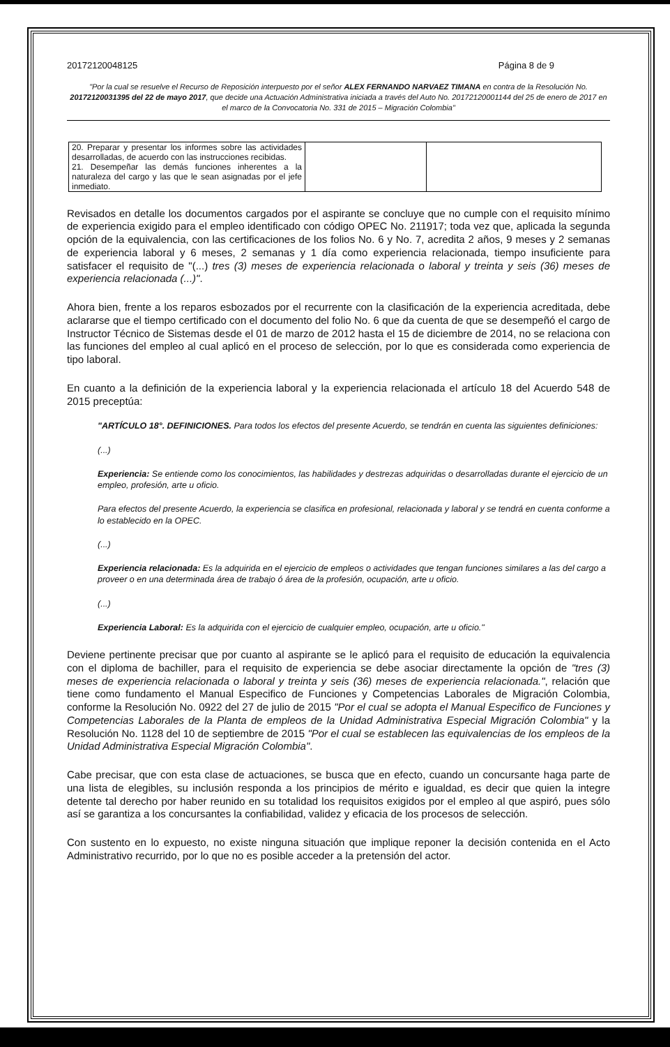20172120048125 Página 8 de 9
"Por la cual se resuelve el Recurso de Reposición interpuesto por el señor ALEX FERNANDO NARVAEZ TIMANA en contra de la Resolución No. 20172120031395 del 22 de mayo 2017, que decide una Actuación Administrativa iniciada a través del Auto No. 20172120001144 del 25 de enero de 2017 en el marco de la Convocatoria No. 331 de 2015 – Migración Colombia"
| 20. Preparar y presentar los informes sobre las actividades desarrolladas, de acuerdo con las instrucciones recibidas. 21. Desempeñar las demás funciones inherentes a la naturaleza del cargo y las que le sean asignadas por el jefe inmediato. | | |
Revisados en detalle los documentos cargados por el aspirante se concluye que no cumple con el requisito mínimo de experiencia exigido para el empleo identificado con código OPEC No. 211917; toda vez que, aplicada la segunda opción de la equivalencia, con las certificaciones de los folios No. 6 y No. 7, acredita 2 años, 9 meses y 2 semanas de experiencia laboral y 6 meses, 2 semanas y 1 día como experiencia relacionada, tiempo insuficiente para satisfacer el requisito de "(...) tres (3) meses de experiencia relacionada o laboral y treinta y seis (36) meses de experiencia relacionada (...)".
Ahora bien, frente a los reparos esbozados por el recurrente con la clasificación de la experiencia acreditada, debe aclararse que el tiempo certificado con el documento del folio No. 6 que da cuenta de que se desempeñó el cargo de Instructor Técnico de Sistemas desde el 01 de marzo de 2012 hasta el 15 de diciembre de 2014, no se relaciona con las funciones del empleo al cual aplicó en el proceso de selección, por lo que es considerada como experiencia de tipo laboral.
En cuanto a la definición de la experiencia laboral y la experiencia relacionada el artículo 18 del Acuerdo 548 de 2015 preceptúa:
"ARTÍCULO 18°. DEFINICIONES. Para todos los efectos del presente Acuerdo, se tendrán en cuenta las siguientes definiciones:
(...)
Experiencia: Se entiende como los conocimientos, las habilidades y destrezas adquiridas o desarrolladas durante el ejercicio de un empleo, profesión, arte u oficio.
Para efectos del presente Acuerdo, la experiencia se clasifica en profesional, relacionada y laboral y se tendrá en cuenta conforme a lo establecido en la OPEC.
(...)
Experiencia relacionada: Es la adquirida en el ejercicio de empleos o actividades que tengan funciones similares a las del cargo a proveer o en una determinada área de trabajo ó área de la profesión, ocupación, arte u oficio.
(...)
Experiencia Laboral: Es la adquirida con el ejercicio de cualquier empleo, ocupación, arte u oficio."
Deviene pertinente precisar que por cuanto al aspirante se le aplicó para el requisito de educación la equivalencia con el diploma de bachiller, para el requisito de experiencia se debe asociar directamente la opción de "tres (3) meses de experiencia relacionada o laboral y treinta y seis (36) meses de experiencia relacionada.", relación que tiene como fundamento el Manual Especifico de Funciones y Competencias Laborales de Migración Colombia, conforme la Resolución No. 0922 del 27 de julio de 2015 "Por el cual se adopta el Manual Especifico de Funciones y Competencias Laborales de la Planta de empleos de la Unidad Administrativa Especial Migración Colombia" y la Resolución No. 1128 del 10 de septiembre de 2015 "Por el cual se establecen las equivalencias de los empleos de la Unidad Administrativa Especial Migración Colombia".
Cabe precisar, que con esta clase de actuaciones, se busca que en efecto, cuando un concursante haga parte de una lista de elegibles, su inclusión responda a los principios de mérito e igualdad, es decir que quien la integre detente tal derecho por haber reunido en su totalidad los requisitos exigidos por el empleo al que aspiró, pues sólo así se garantiza a los concursantes la confiabilidad, validez y eficacia de los procesos de selección.
Con sustento en lo expuesto, no existe ninguna situación que implique reponer la decisión contenida en el Acto Administrativo recurrido, por lo que no es posible acceder a la pretensión del actor.